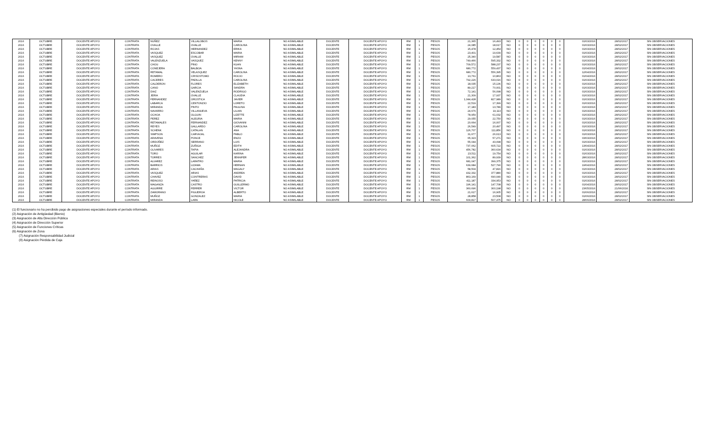| 2016 | OCTUBRE | DOCENTE APOYO | CONTRATA | NUÑEZ | VILLALOBOS | MARIA | NO ASIMILABLE | DOCENTE | DOCENTE APOYO | RM | 1 | PESOS | 21,365 | 16,493 | NO | 0 | 0 | 0 | 0 | 0 | 0 | 01/03/2016 | 28/02/2017 | SIN OBSERVACIONES |
| 2016 | OCTUBRE | DOCENTE APOYO | CONTRATA | OVALLE | OVALLE | CAROLINA | NO ASIMILABLE | DOCENTE | DOCENTE APOYO | RM | 1 | PESOS | 24,085 | 18,617 | NO | 0 | 0 | 0 | 0 | 0 | 0 | 01/03/2016 | 28/02/2017 | SIN OBSERVACIONES |
| 2016 | OCTUBRE | DOCENTE APOYO | CONTRATA | ROJAS | HERNANDEZ | ERIKA | NO ASIMILABLE | DOCENTE | DOCENTE APOYO | RM | 1 | PESOS | 15,478 | 12,454 | NO | 0 | 0 | 0 | 0 | 0 | 0 | 01/03/2016 | 28/02/2017 | SIN OBSERVACIONES |
| 2016 | OCTUBRE | DOCENTE APOYO | CONTRATA | VASQUEZ | ESCOBAR | MARIA | NO ASIMILABLE | DOCENTE | DOCENTE APOYO | RM | 1 | PESOS | 23,401 | 19,639 | NO | 0 | 0 | 0 | 0 | 0 | 0 | 01/03/2016 | 28/02/2017 | SIN OBSERVACIONES |
| 2016 | OCTUBRE | DOCENTE APOYO | CONTRATA | VASQUEZ | OVALLE | MIRIAM | NO ASIMILABLE | DOCENTE | DOCENTE APOYO | RM | 1 | PESOS | 25,340 | 19,587 | NO | 0 | 0 | 0 | 0 | 0 | 0 | 01/03/2016 | 28/02/2017 | SIN OBSERVACIONES |
| 2016 | OCTUBRE | DOCENTE APOYO | CONTRATA | VALENZUELA | VASQUEZ | KENNY | NO ASIMILABLE | DOCENTE | DOCENTE APOYO | RM | 1 | PESOS | 749,466 | 595,332 | NO | 0 | 0 | 0 | 0 | 0 | 0 | 01/03/2016 | 28/02/2017 | SIN OBSERVACIONES |
| 2016 | OCTUBRE | DOCENTE APOYO | CONTRATA | CHOU | PINO | KUAN | NO ASIMILABLE | DOCENTE | DOCENTE APOYO | RM | 1 | PESOS | 709,572 | 588,237 | NO | 0 | 0 | 0 | 0 | 0 | 0 | 01/03/2016 | 28/02/2017 | SIN OBSERVACIONES |
| 2016 | OCTUBRE | DOCENTE APOYO | CONTRATA | CONEJERA | BALBOA | YASNA | NO ASIMILABLE | DOCENTE | DOCENTE APOYO | RM | 1 | PESOS | 680,772 | 559,437 | NO | 0 | 0 | 0 | 0 | 0 | 0 | 01/04/2016 | 28/02/2017 | SIN OBSERVACIONES |
| 2016 | OCTUBRE | DOCENTE APOYO | CONTRATA | RETAMAL | VELASQUEZ | CAROLINA | NO ASIMILABLE | DOCENTE | DOCENTE APOYO | RM | 1 | PESOS | 680,772 | 556,395 | NO | 0 | 0 | 0 | 0 | 0 | 0 | 12/04/2016 | 28/02/2017 | SIN OBSERVACIONES |
| 2016 | OCTUBRE | DOCENTE APOYO | CONTRATA | ROMERO | CRISOSTOMO | ROCIO | NO ASIMILABLE | DOCENTE | DOCENTE APOYO | RM | 1 | PESOS | 13,761 | 10,863 | NO | 0 | 0 | 0 | 0 | 0 | 0 | 01/04/2016 | 28/02/2017 | SIN OBSERVACIONES |
| 2016 | OCTUBRE | DOCENTE APOYO | CONTRATA | CACERES | PADILLA | CAROLINA | NO ASIMILABLE | DOCENTE | DOCENTE APOYO | RM | 1 | PESOS | 792,226 | 633,016 | NO | 0 | 0 | 0 | 0 | 0 | 0 | 01/03/2016 | 28/02/2017 | SIN OBSERVACIONES |
| 2016 | OCTUBRE | DOCENTE APOYO | CONTRATA | CALDERON | FLORES | ELIZABETH | NO ASIMILABLE | DOCENTE | DOCENTE APOYO | RM | 1 | PESOS | 18,035 | 15,136 | NO | 0 | 0 | 0 | 0 | 0 | 0 | 01/03/2016 | 28/02/2017 | SIN OBSERVACIONES |
| 2016 | OCTUBRE | DOCENTE APOYO | CONTRATA | CANO | GARCIA | SANDRA | NO ASIMILABLE | DOCENTE | DOCENTE APOYO | RM | 1 | PESOS | 89,217 | 70,001 | NO | 0 | 0 | 0 | 0 | 0 | 0 | 01/03/2016 | 28/02/2017 | SIN OBSERVACIONES |
| 2016 | OCTUBRE | DOCENTE APOYO | CONTRATA | DIAZ | VALENZUELA | RODRIGO | NO ASIMILABLE | DOCENTE | DOCENTE APOYO | RM | 1 | PESOS | 72,141 | 56,098 | NO | 0 | 0 | 0 | 0 | 0 | 0 | 01/03/2016 | 28/02/2017 | SIN OBSERVACIONES |
| 2016 | OCTUBRE | DOCENTE APOYO | CONTRATA | JERIA | OVALLE | CLAUDIA | NO ASIMILABLE | DOCENTE | DOCENTE APOYO | RM | 1 | PESOS | 21,309 | 17,937 | NO | 0 | 0 | 0 | 0 | 0 | 0 | 01/03/2016 | 28/02/2017 | SIN OBSERVACIONES |
| 2016 | OCTUBRE | DOCENTE APOYO | CONTRATA | FERNANDEZ | OROSTICA | JAVIER | NO ASIMILABLE | DOCENTE | DOCENTE APOYO | RM | 1 | PESOS | 1,044,428 | 827,989 | NO | 0 | 0 | 0 | 0 | 0 | 0 | 01/03/2016 | 28/02/2017 | SIN OBSERVACIONES |
| 2016 | OCTUBRE | DOCENTE APOYO | CONTRATA | LABARCA | CENTONZIO | LORETO | NO ASIMILABLE | DOCENTE | DOCENTE APOYO | RM | 1 | PESOS | 22,519 | 17,399 | NO | 0 | 0 | 0 | 0 | 0 | 0 | 01/03/2016 | 28/02/2017 | SIN OBSERVACIONES |
| 2016 | OCTUBRE | DOCENTE APOYO | CONTRATA | MIRANDA | PINTO | PAULINA | NO ASIMILABLE | DOCENTE | DOCENTE APOYO | RM | 1 | PESOS | 17,183 | 13,789 | NO | 0 | 0 | 0 | 0 | 0 | 0 | 01/03/2016 | 28/02/2017 | SIN OBSERVACIONES |
| 2016 | OCTUBRE | DOCENTE APOYO | CONTRATA | NAVARRO | VILLANUEVA | LILIAN | NO ASIMILABLE | DOCENTE | DOCENTE APOYO | RM | 1 | PESOS | 24,676 | 19,113 | NO | 0 | 0 | 0 | 0 | 0 | 0 | 01/03/2016 | 28/02/2017 | SIN OBSERVACIONES |
| 2016 | OCTUBRE | DOCENTE APOYO | CONTRATA | OCHOA | OLGUIN | LIZETTE | NO ASIMILABLE | DOCENTE | DOCENTE APOYO | RM | 1 | PESOS | 78,959 | 61,032 | NO | 0 | 0 | 0 | 0 | 0 | 0 | 01/03/2016 | 28/02/2017 | SIN OBSERVACIONES |
| 2016 | OCTUBRE | DOCENTE APOYO | CONTRATA | PEREZ | ALEGRIA | MARIA | NO ASIMILABLE | DOCENTE | DOCENTE APOYO | RM | 1 | PESOS | 29,055 | 22,750 | NO | 0 | 0 | 0 | 0 | 0 | 0 | 01/03/2016 | 28/02/2017 | SIN OBSERVACIONES |
| 2016 | OCTUBRE | DOCENTE APOYO | CONTRATA | RETAMALES | FERNANDEZ | GIOVANNI | NO ASIMILABLE | DOCENTE | DOCENTE APOYO | RM | 1 | PESOS | 20,664 | 16,007 | NO | 0 | 0 | 0 | 0 | 0 | 0 | 01/03/2016 | 28/02/2017 | SIN OBSERVACIONES |
| 2016 | OCTUBRE | DOCENTE APOYO | CONTRATA | REYES | GALLARDO | CAROLINA | NO ASIMILABLE | DOCENTE | DOCENTE APOYO | RM | 1 | PESOS | 26,549 | 20,497 | NO | 0 | 0 | 0 | 0 | 0 | 0 | 01/03/2016 | 28/02/2017 | SIN OBSERVACIONES |
| 2016 | OCTUBRE | DOCENTE APOYO | CONTRATA | SCHENK | CATALAN | ANA | NO ASIMILABLE | DOCENTE | DOCENTE APOYO | RM | 1 | PESOS | 126,707 | 111,856 | NO | 0 | 0 | 0 | 0 | 0 | 0 | 01/03/2016 | 28/02/2017 | SIN OBSERVACIONES |
| 2016 | OCTUBRE | DOCENTE APOYO | CONTRATA | SIMPSON | CARVAJAL | PABLO | NO ASIMILABLE | DOCENTE | DOCENTE APOYO | RM | 1 | PESOS | 31,677 | 26,613 | NO | 0 | 0 | 0 | 0 | 0 | 0 | 01/03/2016 | 28/02/2017 | SIN OBSERVACIONES |
| 2016 | OCTUBRE | DOCENTE APOYO | CONTRATA | ARAVENA | PONCE | ENZO | NO ASIMILABLE | DOCENTE | DOCENTE APOYO | RM | 1 | PESOS | 65,323 | 57,271 | NO | 0 | 0 | 0 | 0 | 0 | 0 | 03/03/2016 | 28/02/2017 | SIN OBSERVACIONES |
| 2016 | OCTUBRE | DOCENTE APOYO | CONTRATA | ORDOÑEZ | SERRANO | LUIS | NO ASIMILABLE | DOCENTE | DOCENTE APOYO | RM | 1 | PESOS | 55,044 | 43,098 | NO | 0 | 0 | 0 | 0 | 0 | 0 | 01/03/2016 | 28/02/2017 | SIN OBSERVACIONES |
| 2016 | OCTUBRE | DOCENTE APOYO | CONTRATA | MUÑOZ | ZUÑIGA | EDITH | NO ASIMILABLE | DOCENTE | DOCENTE APOYO | RM | 1 | PESOS | 737,062 | 605,722 | NO | 0 | 0 | 0 | 0 | 0 | 0 | 13/04/2016 | 28/02/2017 | SIN OBSERVACIONES |
| 2016 | OCTUBRE | DOCENTE APOYO | CONTRATA | OLIVARES | TAPIA | ALEJANDRA | NO ASIMILABLE | DOCENTE | DOCENTE APOYO | RM | 1 | PESOS | 456,782 | 360,634 | NO | 0 | 0 | 0 | 0 | 0 | 0 | 01/03/2016 | 28/02/2017 | SIN OBSERVACIONES |
| 2016 | OCTUBRE | DOCENTE APOYO | CONTRATA | TORO | AGUILAR | KARINA | NO ASIMILABLE | DOCENTE | DOCENTE APOYO | RM | 1 | PESOS | 23,511 | 19,754 | NO | 0 | 0 | 0 | 0 | 0 | 0 | 01/03/2016 | 28/02/2017 | SIN OBSERVACIONES |
| 2016 | OCTUBRE | DOCENTE APOYO | CONTRATA | TORRES | SANCHEZ | JENNIFER | NO ASIMILABLE | DOCENTE | DOCENTE APOYO | RM | 1 | PESOS | 101,362 | 89,939 | NO | 0 | 0 | 0 | 0 | 0 | 0 | 28/03/2016 | 28/02/2017 | SIN OBSERVACIONES |
| 2016 | OCTUBRE | DOCENTE APOYO | CONTRATA | ALVAREZ | LARATRO | MARIA | NO ASIMILABLE | DOCENTE | DOCENTE APOYO | RM | 1 | PESOS | 681,047 | 399,375 | NO | 0 | 0 | 0 | 0 | 0 | 0 | 01/03/2016 | 28/02/2017 | SIN OBSERVACIONES |
| 2016 | OCTUBRE | DOCENTE APOYO | CONTRATA | BARRIOS | LIZAMA | HERNAN | NO ASIMILABLE | DOCENTE | DOCENTE APOYO | RM | 1 | PESOS | 639,684 | 527,790 | NO | 0 | 0 | 0 | 0 | 0 | 0 | 19/04/2016 | 28/02/2017 | SIN OBSERVACIONES |
| 2016 | OCTUBRE | DOCENTE APOYO | CONTRATA | ARIAS | CACHAÑA | MAGALY | NO ASIMILABLE | DOCENTE | DOCENTE APOYO | RM | 1 | PESOS | 58,504 | 47,816 | NO | 0 | 0 | 0 | 0 | 0 | 0 | 01/03/2016 | 28/02/2017 | SIN OBSERVACIONES |
| 2016 | OCTUBRE | DOCENTE APOYO | CONTRATA | VASQUEZ | ARIAS | ANDREA | NO ASIMILABLE | DOCENTE | DOCENTE APOYO | RM | 1 | PESOS | 432,332 | 377,880 | NO | 0 | 0 | 0 | 0 | 0 | 0 | 01/03/2016 | 28/02/2017 | SIN OBSERVACIONES |
| 2016 | OCTUBRE | DOCENTE APOYO | CONTRATA | CHAVEZ | CONTRERAS | DAVID | NO ASIMILABLE | DOCENTE | DOCENTE APOYO | RM | 1 | PESOS | 863,169 | 690,040 | NO | 0 | 0 | 0 | 0 | 0 | 0 | 01/03/2016 | 28/02/2017 | SIN OBSERVACIONES |
| 2016 | OCTUBRE | DOCENTE APOYO | CONTRATA | REINOSO | YAÑEZ | PATRICIA | NO ASIMILABLE | DOCENTE | DOCENTE APOYO | RM | 1 | PESOS | 411,187 | 334,953 | NO | 0 | 0 | 0 | 0 | 0 | 0 | 01/03/2016 | 28/02/2017 | SIN OBSERVACIONES |
| 2016 | OCTUBRE | DOCENTE APOYO | CONTRATA | MAGANZA | CASTRO | GUILLERMO | NO ASIMILABLE | DOCENTE | DOCENTE APOYO | RM | 1 | PESOS | 196,141 | 147,708 | NO | 0 | 0 | 0 | 0 | 0 | 0 | 01/04/2016 | 28/02/2017 | SIN OBSERVACIONES |
| 2016 | OCTUBRE | DOCENTE APOYO | CONTRATA | AGUIRRE | FERRER | VICTOR | NO ASIMILABLE | DOCENTE | DOCENTE APOYO | RM | 1 | PESOS | 360,696 | 300,198 | NO | 0 | 0 | 0 | 0 | 0 | 0 | 23/05/2016 | 21/06/2016 | SIN OBSERVACIONES |
| 2016 | OCTUBRE | DOCENTE APOYO | CONTRATA | ZAMORANO | FIGUEROA | ALBERTO | NO ASIMILABLE | DOCENTE | DOCENTE APOYO | RM | 1 | PESOS | 21,617 | 16,905 | NO | 0 | 0 | 0 | 0 | 0 | 0 | 01/06/2016 | 28/02/2017 | SIN OBSERVACIONES |
| 2016 | OCTUBRE | DOCENTE APOYO | CONTRATA | MUÑOZ | GONZALEZ | MARIA | NO ASIMILABLE | DOCENTE | DOCENTE APOYO | RM | 1 | PESOS | 28,858 | 23,508 | NO | 0 | 0 | 0 | 0 | 0 | 0 | 01/06/2016 | 28/02/2017 | SIN OBSERVACIONES |
| 2016 | OCTUBRE | DOCENTE APOYO | CONTRATA | MIRANDA | LARA | NICOLE | NO ASIMILABLE | DOCENTE | DOCENTE APOYO | RM | 1 | PESOS | 609,817 | 507,475 | NO | 0 | 0 | 0 | 0 | 0 | 0 | 28/06/2016 | 28/02/2017 | SIN OBSERVACIONES |
(1) El funcionario no ha percibido pago de asignaciones especiales durante el período informado.
(2) Asignación de Antigüedad (Bienio)
(3) Asignación de Alta Dirección Pública
(4) Asignación de Dirección Superior
(5) Asignación de Funciones Críticas
(6) Asignación de Zona
(7) Asignación Responsabilidad Judicial
(8) Asignación Pérdida de Caja